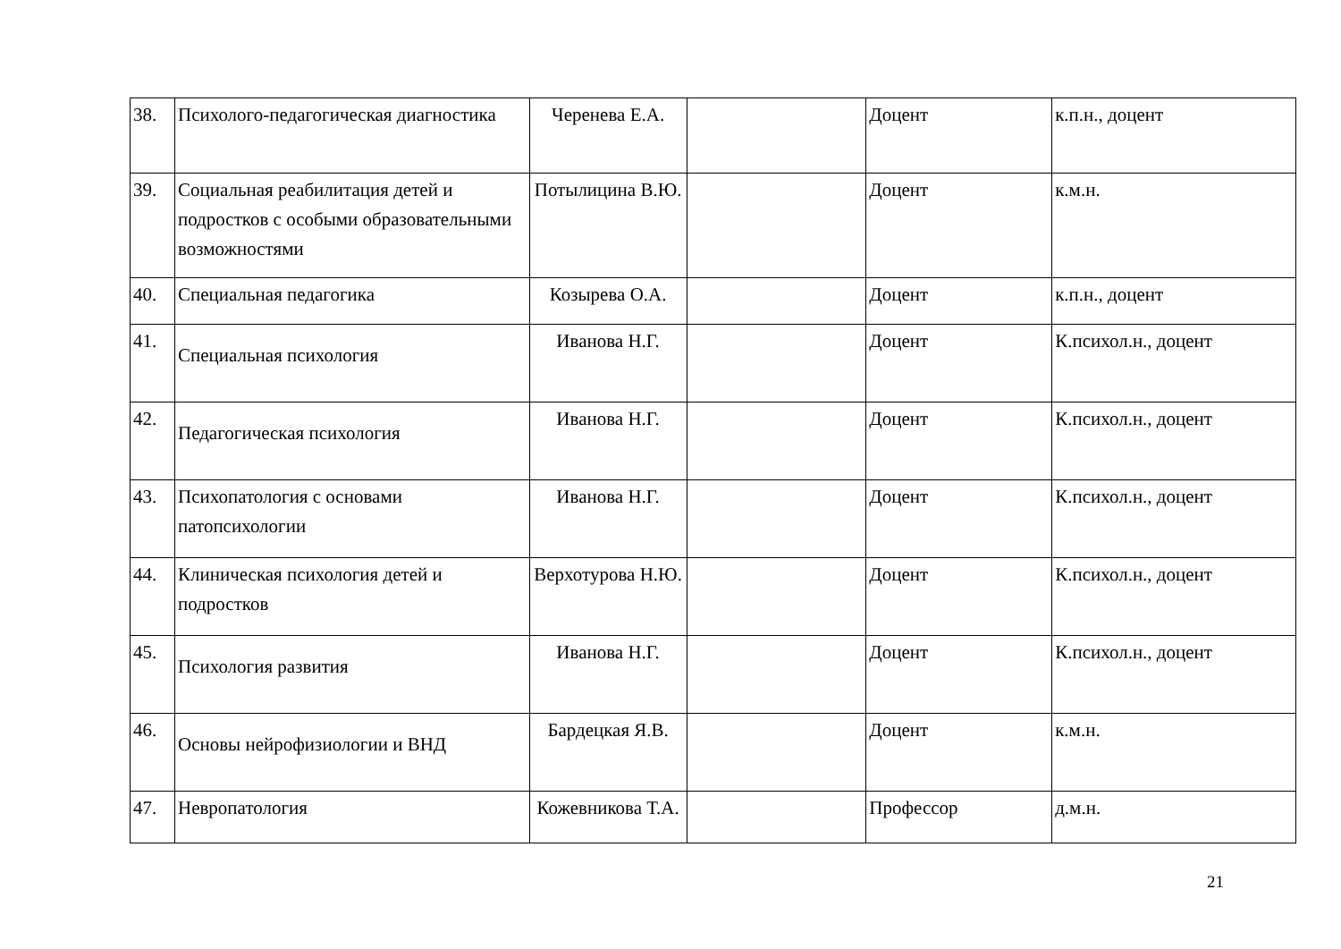| 38. | Психолого-педагогическая диагностика | Черенева Е.А. | | Доцент | к.п.н., доцент |
| 39. | Социальная реабилитация детей и подростков с особыми образовательными возможностями | Потылицина В.Ю. | | Доцент | к.м.н. |
| 40. | Специальная педагогика | Козырева О.А. | | Доцент | к.п.н., доцент |
| 41. | Специальная психология | Иванова Н.Г. | | Доцент | К.психол.н., доцент |
| 42. | Педагогическая психология | Иванова Н.Г. | | Доцент | К.психол.н., доцент |
| 43. | Психопатология с основами патопсихологии | Иванова Н.Г. | | Доцент | К.психол.н., доцент |
| 44. | Клиническая психология детей и подростков | Верхотурова Н.Ю. | | Доцент | К.психол.н., доцент |
| 45. | Психология развития | Иванова Н.Г. | | Доцент | К.психол.н., доцент |
| 46. | Основы нейрофизиологии и ВНД | Бардецкая Я.В. | | Доцент | к.м.н. |
| 47. | Невропатология | Кожевникова Т.А. | | Профессор | д.м.н. |
21